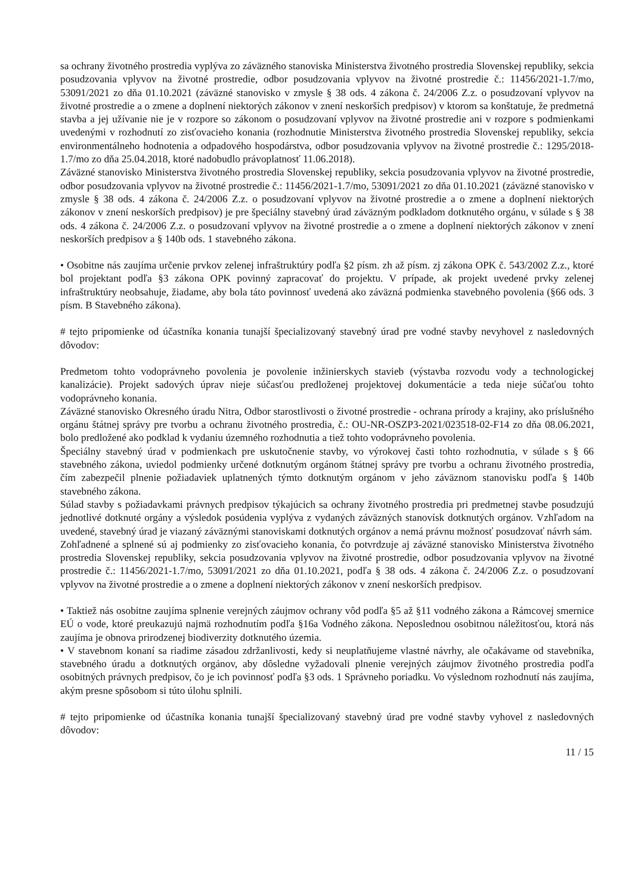sa ochrany životného prostredia vyplýva zo záväzného stanoviska Ministerstva životného prostredia Slovenskej republiky, sekcia posudzovania vplyvov na životné prostredie, odbor posudzovania vplyvov na životné prostredie č.: 11456/2021-1.7/mo, 53091/2021 zo dňa 01.10.2021 (záväzné stanovisko v zmysle § 38 ods. 4 zákona č. 24/2006 Z.z. o posudzovaní vplyvov na životné prostredie a o zmene a doplnení niektorých zákonov v znení neskorších predpisov) v ktorom sa konštatuje, že predmetná stavba a jej užívanie nie je v rozpore so zákonom o posudzovaní vplyvov na životné prostredie ani v rozpore s podmienkami uvedenými v rozhodnutí zo zisťovacieho konania (rozhodnutie Ministerstva životného prostredia Slovenskej republiky, sekcia environmentálneho hodnotenia a odpadového hospodárstva, odbor posudzovania vplyvov na životné prostredie č.: 1295/2018-1.7/mo zo dňa 25.04.2018, ktoré nadobudlo právoplatnosť 11.06.2018).
Záväzné stanovisko Ministerstva životného prostredia Slovenskej republiky, sekcia posudzovania vplyvov na životné prostredie, odbor posudzovania vplyvov na životné prostredie č.: 11456/2021-1.7/mo, 53091/2021 zo dňa 01.10.2021 (záväzné stanovisko v zmysle § 38 ods. 4 zákona č. 24/2006 Z.z. o posudzovaní vplyvov na životné prostredie a o zmene a doplnení niektorých zákonov v znení neskorších predpisov) je pre špeciálny stavebný úrad záväzným podkladom dotknutého orgánu, v súlade s § 38 ods. 4 zákona č. 24/2006 Z.z. o posudzovaní vplyvov na životné prostredie a o zmene a doplnení niektorých zákonov v znení neskorších predpisov a § 140b ods. 1 stavebného zákona.
• Osobitne nás zaujíma určenie prvkov zelenej infraštruktúry podľa §2 písm. zh až písm. zj zákona OPK č. 543/2002 Z.z., ktoré bol projektant podľa §3 zákona OPK povinný zapracovať do projektu. V prípade, ak projekt uvedené prvky zelenej infraštruktúry neobsahuje, žiadame, aby bola táto povinnosť uvedená ako záväzná podmienka stavebného povolenia (§66 ods. 3 písm. B Stavebného zákona).
# tejto pripomienke od účastníka konania tunajší špecializovaný stavebný úrad pre vodné stavby nevyhovel z nasledovných dôvodov:
Predmetom tohto vodoprávneho povolenia je povolenie inžinierskych stavieb (výstavba rozvodu vody a technologickej kanalizácie). Projekt sadových úprav nieje súčasťou predloženej projektovej dokumentácie a teda nieje súčaťou tohto vodoprávneho konania.
Záväzné stanovisko Okresného úradu Nitra, Odbor starostlivosti o životné prostredie - ochrana prírody a krajiny, ako príslušného orgánu štátnej správy pre tvorbu a ochranu životného prostredia, č.: OU-NR-OSZP3-2021/023518-02-F14 zo dňa 08.06.2021, bolo predložené ako podklad k vydaniu územného rozhodnutia a tiež tohto vodoprávneho povolenia.
Špeciálny stavebný úrad v podmienkach pre uskutočnenie stavby, vo výrokovej časti tohto rozhodnutia, v súlade s § 66 stavebného zákona, uviedol podmienky určené dotknutým orgánom štátnej správy pre tvorbu a ochranu životného prostredia, čím zabezpečil plnenie požiadaviek uplatnených týmto dotknutým orgánom v jeho záväznom stanovisku podľa § 140b stavebného zákona.
Súlad stavby s požiadavkami právnych predpisov týkajúcich sa ochrany životného prostredia pri predmetnej stavbe posudzujú jednotlivé dotknuté orgány a výsledok posúdenia vyplýva z vydaných záväzných stanovísk dotknutých orgánov. Vzhľadom na uvedené, stavebný úrad je viazaný záväznými stanoviskami dotknutých orgánov a nemá právnu možnosť posudzovať návrh sám.
Zohľadnené a splnené sú aj podmienky zo zisťovacieho konania, čo potvrdzuje aj záväzné stanovisko Ministerstva životného prostredia Slovenskej republiky, sekcia posudzovania vplyvov na životné prostredie, odbor posudzovania vplyvov na životné prostredie č.: 11456/2021-1.7/mo, 53091/2021 zo dňa 01.10.2021, podľa § 38 ods. 4 zákona č. 24/2006 Z.z. o posudzovaní vplyvov na životné prostredie a o zmene a doplnení niektorých zákonov v znení neskorších predpisov.
• Taktiež nás osobitne zaujíma splnenie verejných záujmov ochrany vôd podľa §5 až §11 vodného zákona a Rámcovej smernice EÚ o vode, ktoré preukazujú najmä rozhodnutím podľa §16a Vodného zákona. Neposlednou osobitnou náležitosťou, ktorá nás zaujíma je obnova prirodzenej biodiverzity dotknutého územia.
• V stavebnom konaní sa riadime zásadou zdržanlivosti, kedy si neuplatňujeme vlastné návrhy, ale očakávame od stavebníka, stavebného úradu a dotknutých orgánov, aby dôsledne vyžadovali plnenie verejných záujmov životného prostredia podľa osobitných právnych predpisov, čo je ich povinnosť podľa §3 ods. 1 Správneho poriadku. Vo výslednom rozhodnutí nás zaujíma, akým presne spôsobom si túto úlohu splnili.
# tejto pripomienke od účastníka konania tunajší špecializovaný stavebný úrad pre vodné stavby vyhovel z nasledovných dôvodov:
11 / 15